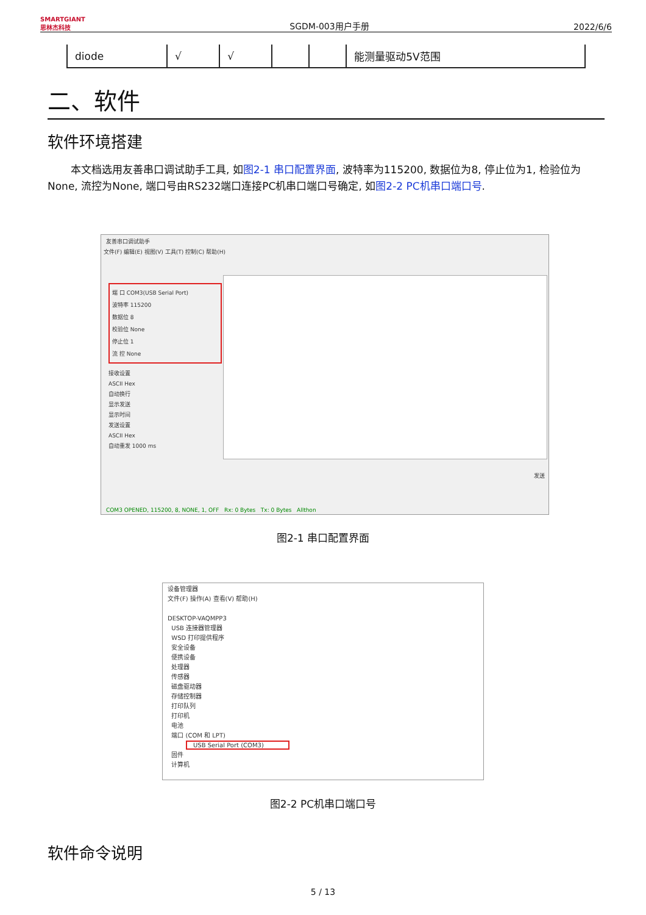SMARTGIANT
思林杰科技 SGDM-003用户手册 2022/6/6
| diode | √ | √ | | | 能测量驱动5V范围 |
二、软件
软件环境搭建
本文档选用友善串口调试助手工具, 如图2-1 串口配置界面, 波特率为115200, 数据位为8, 停止位为1, 检验位为None, 流控为None, 端口号由RS232端口连接PC机串口端口号确定, 如图2-2 PC机串口端口号.
友善串口调试助手
文件(F) 编辑(E) 视图(V) 工具(T) 控制(C) 帮助(H)
端 口 COM3(USB Serial Port)
波特率 115200
数据位 8
校验位 None
停止位 1
流 控 None
接收设置
ASCII Hex
自动换行
显示发送
显示时间
发送设置
ASCII Hex
自动重发 1000 ms
发送
COM3 OPENED, 115200, 8, NONE, 1, OFF Rx: 0 Bytes Tx: 0 Bytes Allthon
图2-1 串口配置界面
设备管理器
文件(F) 操作(A) 查看(V) 帮助(H)
DESKTOP-VAQMPP3
USB 连接器管理器
WSD 打印提供程序
安全设备
便携设备
处理器
传感器
磁盘驱动器
存储控制器
打印队列
打印机
电池
端口 (COM 和 LPT)
USB Serial Port (COM3)
固件
计算机
图2-2 PC机串口端口号
软件命令说明
5 / 13